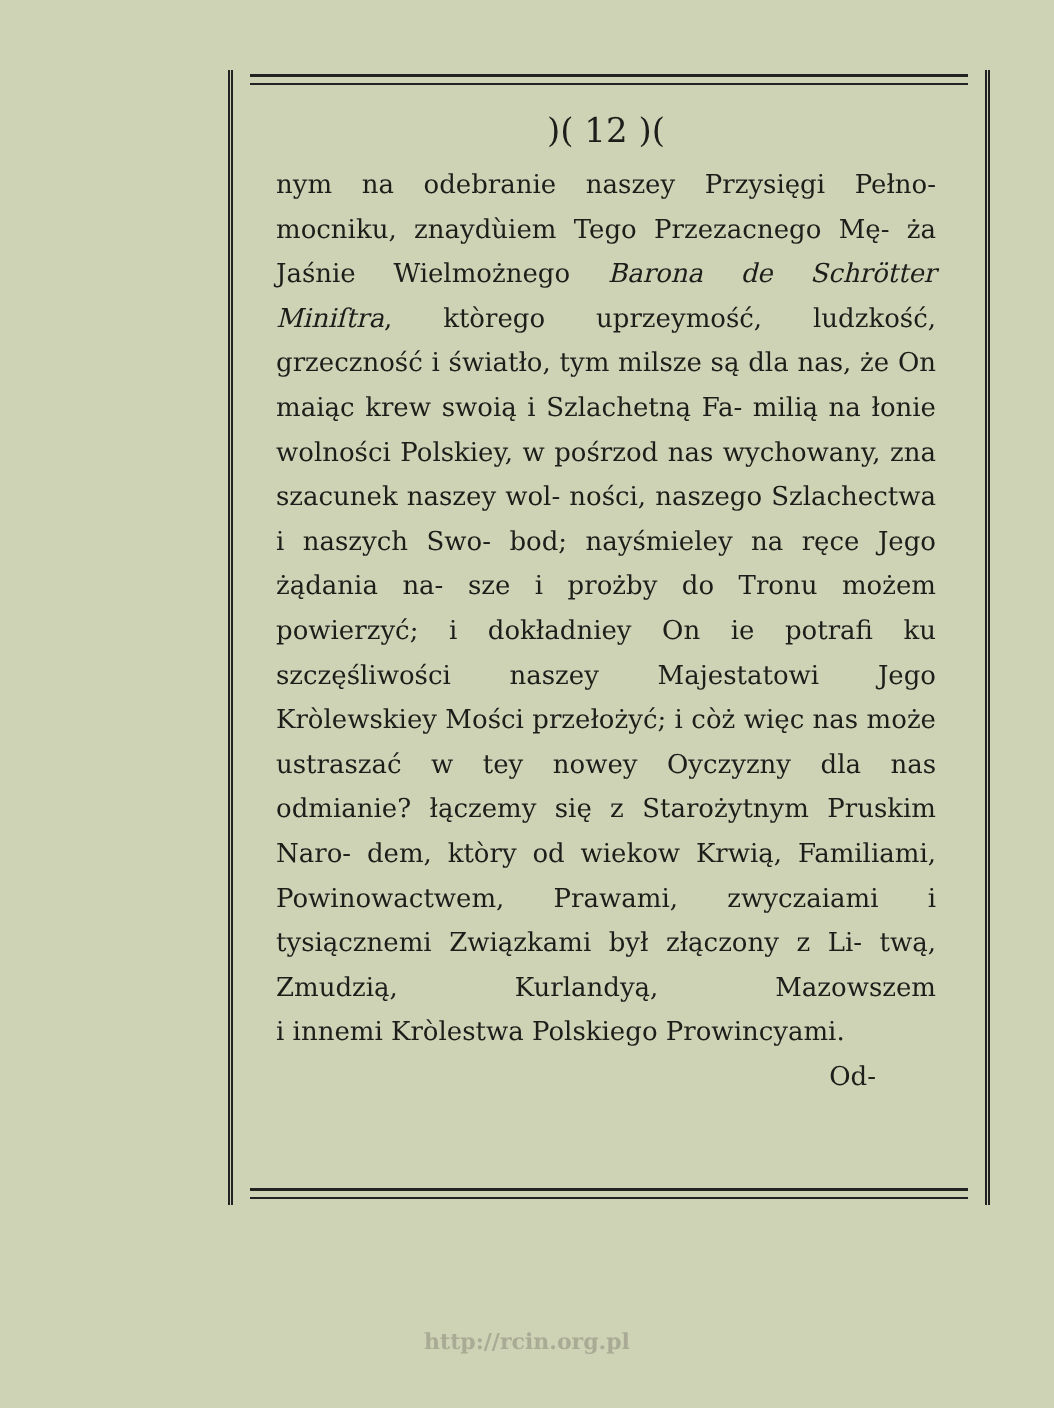)( 12 )(
nym na odebranie naszey Przysięgi Pełno- mocniku, znaydùiem Tego Przezacnego Mę- ża Jaśnie Wielmożnego Barona de Schrötter Miniſtra, ktòrego uprzeymość, ludzkość, grzeczność i światło, tym milsze są dla nas, że On maiąc krew swoią i Szlachetną Fa- milią na łonie wolności Polskiey, w pośrzod nas wychowany, zna szacunek naszey wol- ności, naszego Szlachectwa i naszych Swo- bod; nayśmieley na ręce Jego żądania na- sze i prożby do Tronu możem powierzyć; i dokładniey On ie potrafi ku szczęśliwości naszey Majestatowi Jego Kròlewskiey Mości przełożyć; i còż więc nas może ustraszać w tey nowey Oyczyzny dla nas odmianie? łączemy się z Starożytnym Pruskim Naro- dem, ktòry od wiekow Krwią, Familiami, Powinowactwem, Prawami, zwyczaiami i tysiącznemi Związkami był złączony z Li- twą, Zmudzią, Kurlandyą, Mazowszem
i innemi Kròlestwa Polskiego Prowincyami.
Od-
http://rcin.org.pl